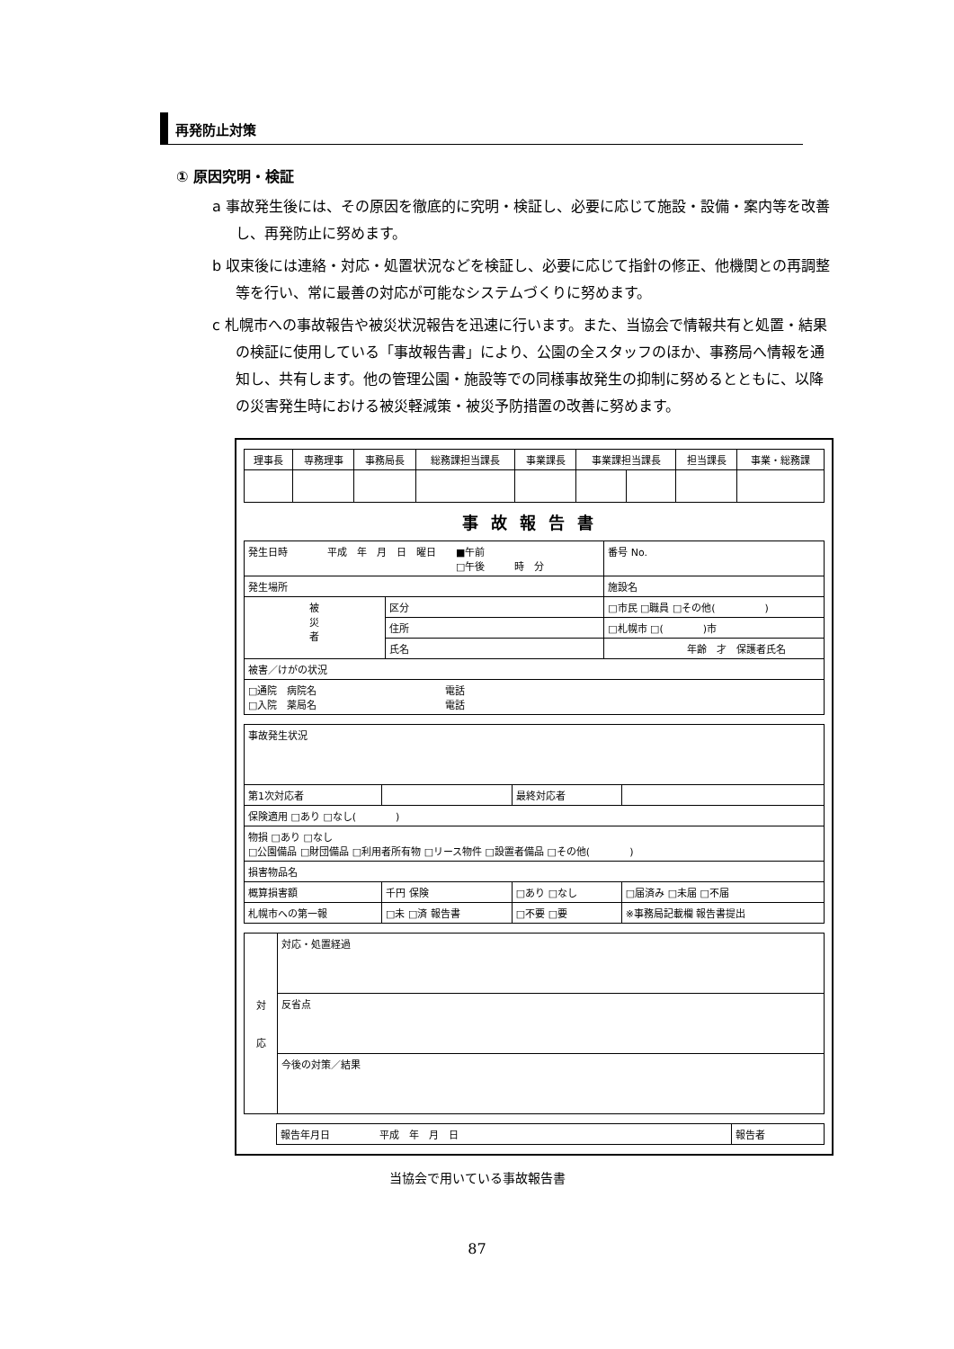再発防止対策
① 原因究明・検証
a 事故発生後には、その原因を徹底的に究明・検証し、必要に応じて施設・設備・案内等を改善し、再発防止に努めます。
b 収束後には連絡・対応・処置状況などを検証し、必要に応じて指針の修正、他機関との再調整等を行い、常に最善の対応が可能なシステムづくりに努めます。
c 札幌市への事故報告や被災状況報告を迅速に行います。また、当協会で情報共有と処置・結果の検証に使用している「事故報告書」により、公園の全スタッフのほか、事務局へ情報を通知し、共有します。他の管理公園・施設等での同様事故発生の抑制に努めるとともに、以降の災害発生時における被災軽減策・被災予防措置の改善に努めます。
| 理事長 | 専務理事 | 事務局長 | 総務課担当課長 | 事業課長 | 事業課担当課長 | | 担当課長 | 事業・総務課 |
事故報告書
| 発生日時 平成 年 月 日 曜日 ■午前 □午後 時 分 | | | 番号 No. |
| 発生場所 | | | 施設名 |
| 被 災 者 | 区分 | □市民 □職員 □その他( ) | |
| | 住所 | □札幌市 □( )市 | |
| | 氏名 | 年齢 才 保護者氏名 | |
| 被害／けがの状況 | | | |
| □通院 病院名 電話 □入院 薬局名 電話 | | | |
| 事故発生状況 | | | |
| 第1次対応者 | | 最終対応者 | |
| 保険適用 □あり □なし( ) | | | |
| 物損 □あり □なし □公園備品 □財団備品 □利用者所有物 □リース物件 □設置者備品 □その他( ) | | | |
| 損害物品名 | | | |
| 概算損害額 | 千円 保険 | □あり □なし | □届済み □未届 □不届 |
| 札幌市への第一報 | □未 □済 報告書 | □不要 □要 | ※事務局記載欄 報告書提出 |
| 対 応 | 対応・処置経過 |
| | 反省点 |
| | 今後の対策／結果 |
| 報告年月日 平成 年 月 日 | 報告者 |
当協会で用いている事故報告書
87